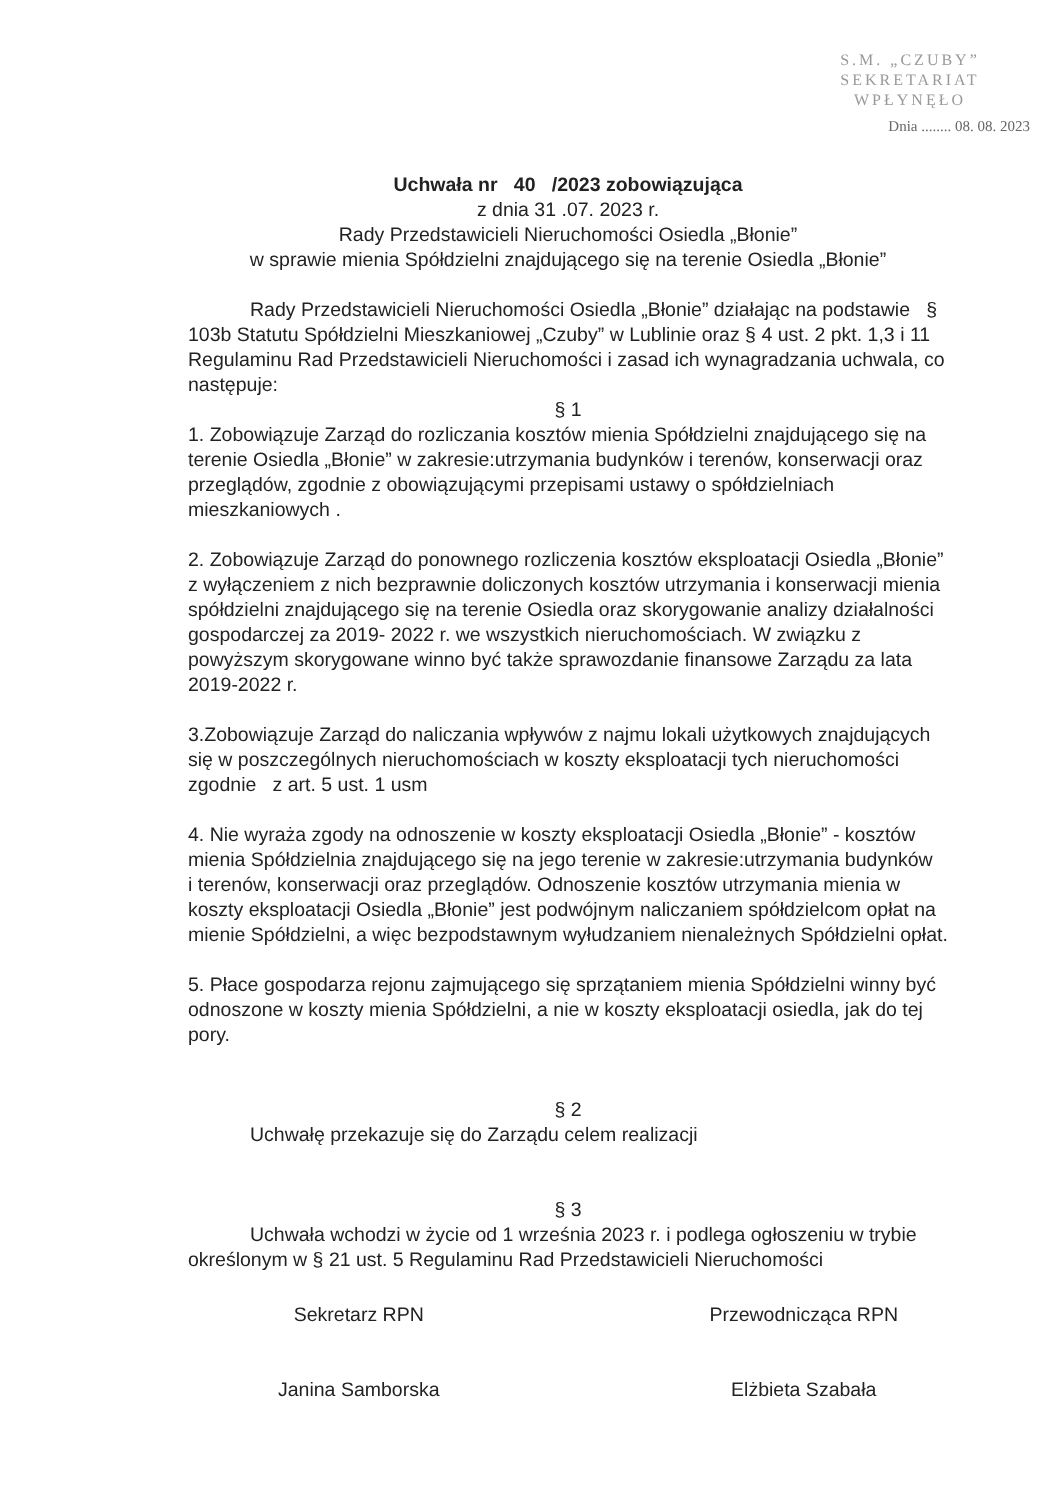S.M. „CZUBY”
SEKRETARIAT
WPŁYNĘŁO
Dnia ........ 08. 08. 2023
Uchwała nr 40 /2023 zobowiązująca
z dnia 31 .07. 2023 r.
Rady Przedstawicieli Nieruchomości Osiedla „Błonie”
w sprawie mienia Spółdzielni znajdującego się na terenie Osiedla „Błonie”
Rady Przedstawicieli Nieruchomości Osiedla „Błonie” działając na podstawie § 103b Statutu Spółdzielni Mieszkaniowej „Czuby” w Lublinie oraz § 4 ust. 2 pkt. 1,3 i 11 Regulaminu Rad Przedstawicieli Nieruchomości i zasad ich wynagradzania uchwala, co następuje:
§ 1
1. Zobowiązuje Zarząd do rozliczania kosztów mienia Spółdzielni znajdującego się na terenie Osiedla „Błonie” w zakresie:utrzymania budynków i terenów, konserwacji oraz przeglądów, zgodnie z obowiązującymi przepisami ustawy o spółdzielniach mieszkaniowych .
2. Zobowiązuje Zarząd do ponownego rozliczenia kosztów eksploatacji Osiedla „Błonie” z wyłączeniem z nich bezprawnie doliczonych kosztów utrzymania i konserwacji mienia spółdzielni znajdującego się na terenie Osiedla oraz skorygowanie analizy działalności gospodarczej za 2019- 2022 r. we wszystkich nieruchomościach. W związku z powyższym skorygowane winno być także sprawozdanie finansowe Zarządu za lata 2019-2022 r.
3.Zobowiązuje Zarząd do naliczania wpływów z najmu lokali użytkowych znajdujących się w poszczególnych nieruchomościach w koszty eksploatacji tych nieruchomości zgodnie z art. 5 ust. 1 usm
4. Nie wyraża zgody na odnoszenie w koszty eksploatacji Osiedla „Błonie” - kosztów mienia Spółdzielnia znajdującego się na jego terenie w zakresie:utrzymania budynków i terenów, konserwacji oraz przeglądów. Odnoszenie kosztów utrzymania mienia w koszty eksploatacji Osiedla „Błonie” jest podwójnym naliczaniem spółdzielcom opłat na mienie Spółdzielni, a więc bezpodstawnym wyłudzaniem nienależnych Spółdzielni opłat.
5. Płace gospodarza rejonu zajmującego się sprzątaniem mienia Spółdzielni winny być odnoszone w koszty mienia Spółdzielni, a nie w koszty eksploatacji osiedla, jak do tej pory.
§ 2
Uchwałę przekazuje się do Zarządu celem realizacji
§ 3
Uchwała wchodzi w życie od 1 września 2023 r. i podlega ogłoszeniu w trybie określonym w § 21 ust. 5 Regulaminu Rad Przedstawicieli Nieruchomości
Sekretarz RPN
Janina Samborska
Przewodnicząca RPN
Elżbieta Szabała